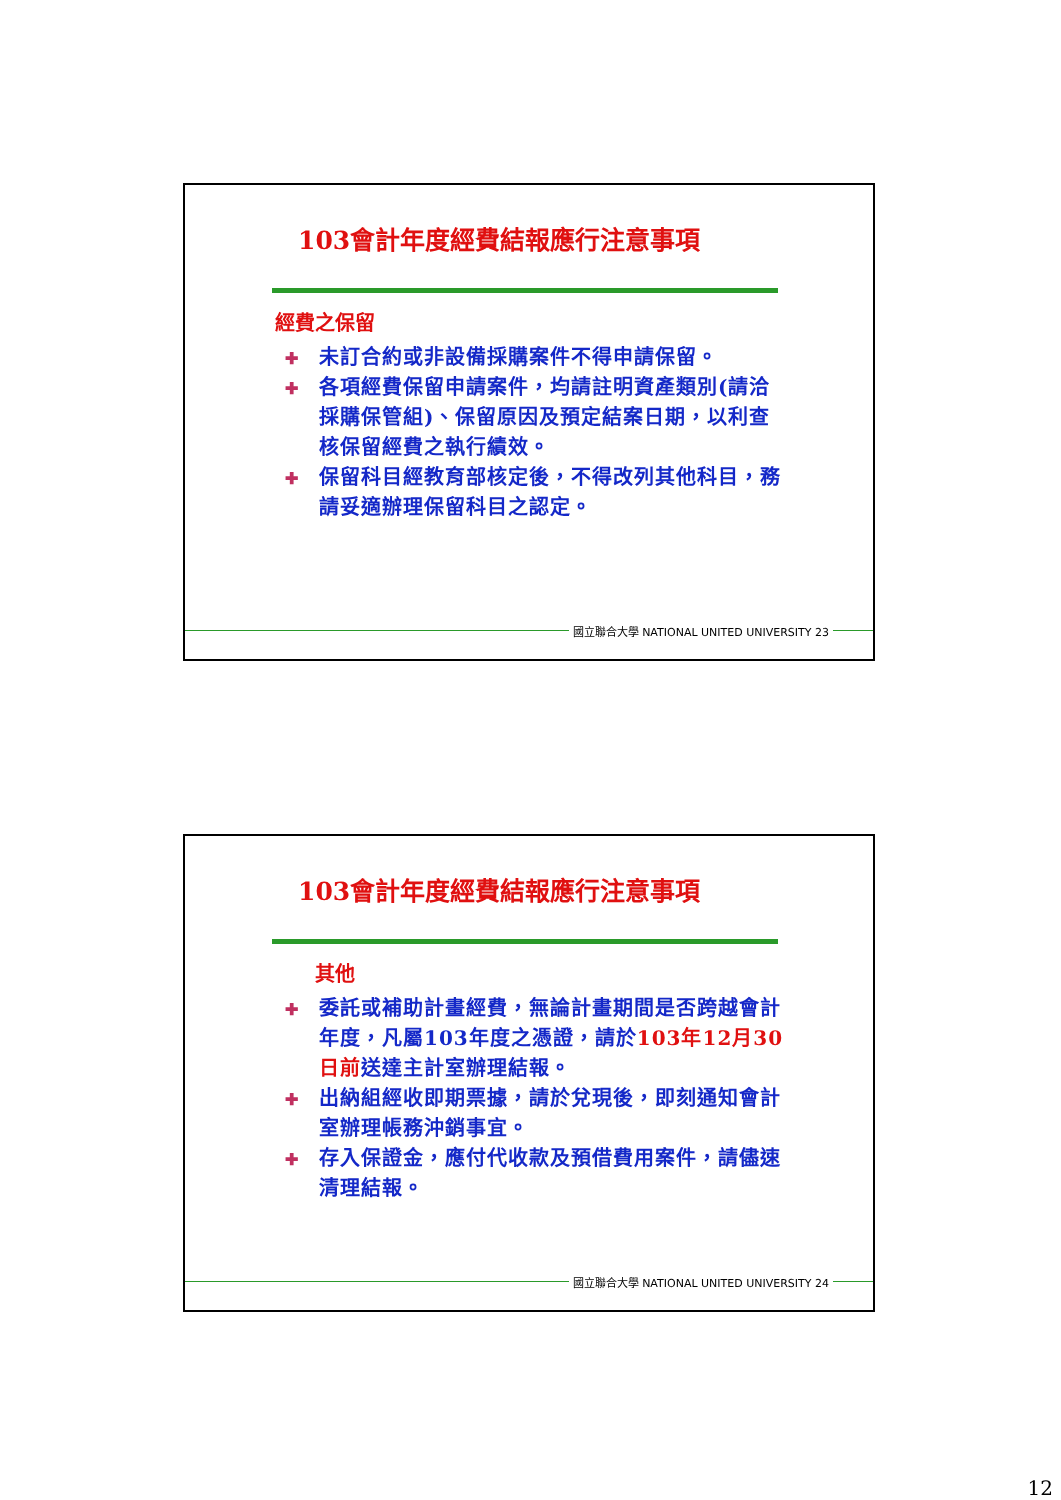103會計年度經費結報應行注意事項
經費之保留
✚ 未訂合約或非設備採購案件不得申請保留。
✚ 各項經費保留申請案件，均請註明資產類別(請洽採購保管組)、保留原因及預定結案日期，以利查核保留經費之執行績效。
✚ 保留科目經教育部核定後，不得改列其他科目，務請妥適辦理保留科目之認定。
國立聯合大學 NATIONAL UNITED UNIVERSITY 23
103會計年度經費結報應行注意事項
其他
✚ 委託或補助計畫經費，無論計畫期間是否跨越會計年度，凡屬103年度之憑證，請於103年12月30日前送達主計室辦理結報。
✚ 出納組經收即期票據，請於兌現後，即刻通知會計室辦理帳務沖銷事宜。
✚ 存入保證金，應付代收款及預借費用案件，請儘速清理結報。
國立聯合大學 NATIONAL UNITED UNIVERSITY 24
12